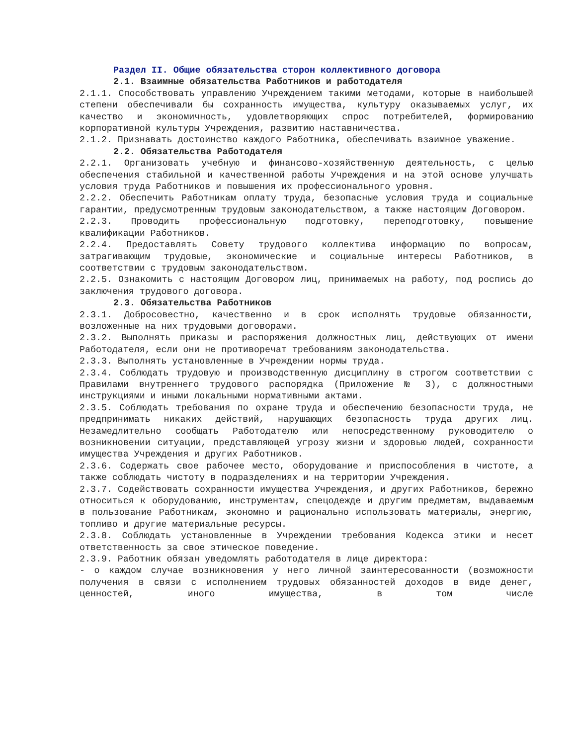Раздел II. Общие обязательства сторон коллективного договора
2.1. Взаимные обязательства Работников и работодателя
2.1.1. Способствовать управлению Учреждением такими методами, которые в наибольшей степени обеспечивали бы сохранность имущества, культуру оказываемых услуг, их качество и экономичность, удовлетворяющих спрос потребителей, формированию корпоративной культуры Учреждения, развитию наставничества.
2.1.2. Признавать достоинство каждого Работника, обеспечивать взаимное уважение.
2.2. Обязательства Работодателя
2.2.1. Организовать учебную и финансово-хозяйственную деятельность, с целью обеспечения стабильной и качественной работы Учреждения и на этой основе улучшать условия труда Работников и повышения их профессионального уровня.
2.2.2. Обеспечить Работникам оплату труда, безопасные условия труда и социальные гарантии, предусмотренным трудовым законодательством, а также настоящим Договором.
2.2.3. Проводить профессиональную подготовку, переподготовку, повышение квалификации Работников.
2.2.4. Предоставлять Совету трудового коллектива информацию по вопросам, затрагивающим трудовые, экономические и социальные интересы Работников, в соответствии с трудовым законодательством.
2.2.5. Ознакомить с настоящим Договором лиц, принимаемых на работу, под роспись до заключения трудового договора.
2.3. Обязательства Работников
2.3.1. Добросовестно, качественно и в срок исполнять трудовые обязанности, возложенные на них трудовыми договорами.
2.3.2. Выполнять приказы и распоряжения должностных лиц, действующих от имени Работодателя, если они не противоречат требованиям законодательства.
2.3.3. Выполнять установленные в Учреждении нормы труда.
2.3.4. Соблюдать трудовую и производственную дисциплину в строгом соответствии с Правилами внутреннего трудового распорядка (Приложение № 3), с должностными инструкциями и иными локальными нормативными актами.
2.3.5. Соблюдать требования по охране труда и обеспечению безопасности труда, не предпринимать никаких действий, нарушающих безопасность труда других лиц. Незамедлительно сообщать Работодателю или непосредственному руководителю о возникновении ситуации, представляющей угрозу жизни и здоровью людей, сохранности имущества Учреждения и других Работников.
2.3.6. Содержать свое рабочее место, оборудование и приспособления в чистоте, а также соблюдать чистоту в подразделениях и на территории Учреждения.
2.3.7. Содействовать сохранности имущества Учреждения, и других Работников, бережно относиться к оборудованию, инструментам, спецодежде и другим предметам, выдаваемым в пользование Работникам, экономно и рационально использовать материалы, энергию, топливо и другие материальные ресурсы.
2.3.8. Соблюдать установленные в Учреждении требования Кодекса этики и несет ответственность за свое этическое поведение.
2.3.9. Работник обязан уведомлять работодателя в лице директора:
- о каждом случае возникновения у него личной заинтересованности (возможности получения в связи с исполнением трудовых обязанностей доходов в виде денег, ценностей, иного имущества, в том числе